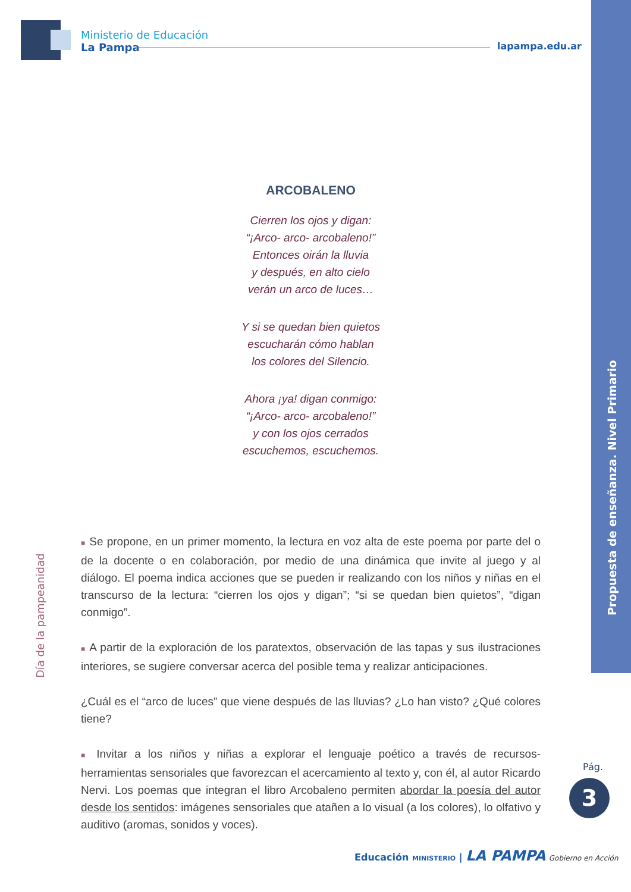Ministerio de Educación
La Pampa
lapampa.edu.ar
Propuesta de enseñanza. Nivel Primario
Día de la pampeanidad
ARCOBALENO
Cierren los ojos y digan:
“¡Arco- arco- arcobaleno!”
Entonces oirán la lluvia
y después, en alto cielo
verán un arco de luces…
Y si se quedan bien quietos
escucharán cómo hablan
los colores del Silencio.
Ahora ¡ya! digan conmigo:
“¡Arco- arco- arcobaleno!”
y con los ojos cerrados
escuchemos, escuchemos.
■ Se propone, en un primer momento, la lectura en voz alta de este poema por parte del o de la docente o en colaboración, por medio de una dinámica que invite al juego y al diálogo. El poema indica acciones que se pueden ir realizando con los niños y niñas en el transcurso de la lectura: “cierren los ojos y digan”; “si se quedan bien quietos”, “digan conmigo”.
■ A partir de la exploración de los paratextos, observación de las tapas y sus ilustraciones interiores, se sugiere conversar acerca del posible tema y realizar anticipaciones.
¿Cuál es el “arco de luces” que viene después de las lluvias? ¿Lo han visto? ¿Qué colores tiene?
■ Invitar a los niños y niñas a explorar el lenguaje poético a través de recursos-herramientas sensoriales que favorezcan el acercamiento al texto y, con él, al autor Ricardo Nervi. Los poemas que integran el libro Arcobaleno permiten abordar la poesía del autor desde los sentidos: imágenes sensoriales que atañen a lo visual (a los colores), lo olfativo y auditivo (aromas, sonidos y voces).
Pág.
3
Educación MINISTERIO | LA PAMPA Gobierno en Acción